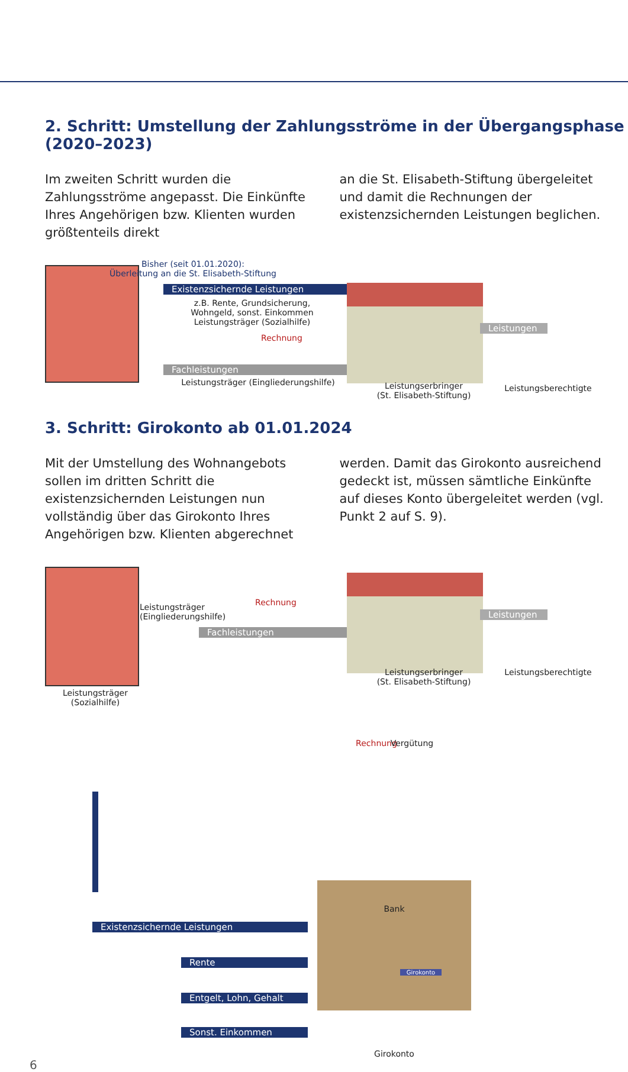2. Schritt: Umstellung der Zahlungsströme in der Übergangsphase (2020–2023)
Im zweiten Schritt wurden die Zahlungsströme angepasst. Die Einkünfte Ihres Angehörigen bzw. Klienten wurden größtenteils direkt
an die St. Elisabeth-Stiftung übergeleitet und damit die Rechnungen der existenzsichernden Leistungen beglichen.
Bisher (seit 01.01.2020):
Überleitung an die St. Elisabeth-Stiftung
Existenzsichernde Leistungen
z.B. Rente, Grundsicherung,
Wohngeld, sonst. Einkommen
Leistungsträger (Sozialhilfe)
Rechnung
Fachleistungen
Leistungsträger (Eingliederungshilfe)
Leistungen
Leistungserbringer
(St. Elisabeth-Stiftung)
Leistungsberechtigte
3. Schritt: Girokonto ab 01.01.2024
Mit der Umstellung des Wohnangebots sollen im dritten Schritt die existenzsichernden Leistungen nun vollständig über das Girokonto Ihres Angehörigen bzw. Klienten abgerechnet
werden. Damit das Girokonto ausreichend gedeckt ist, müssen sämtliche Einkünfte auf dieses Konto übergeleitet werden (vgl. Punkt 2 auf S. 9).
Leistungsträger
(Sozialhilfe)
Leistungsträger (Eingliederungshilfe)
Rechnung
Fachleistungen
Leistungen
Leistungserbringer
(St. Elisabeth-Stiftung)
Leistungsberechtigte
Rechnung Vergütung
Bank
Girokonto
Existenzsichernde Leistungen
Rente
Entgelt, Lohn, Gehalt
Sonst. Einkommen
Girokonto
6